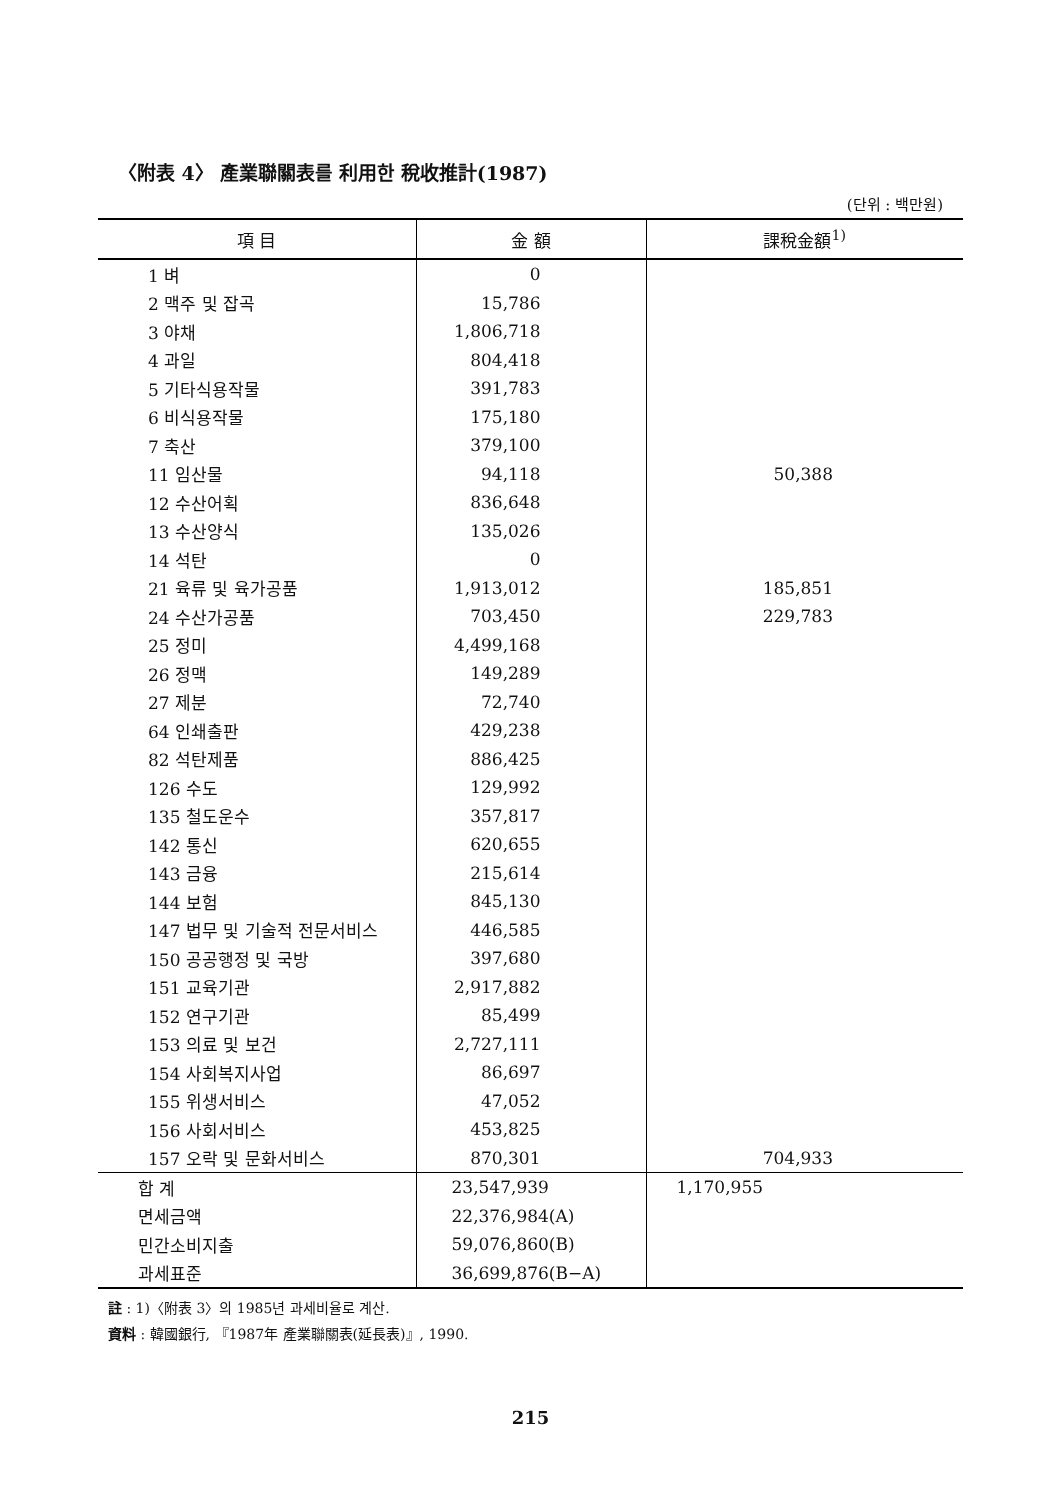〈附表 4〉 產業聯關表를 利用한 稅收推計(1987)
(단위 : 백만원)
| 項 目 | 金 額 | 課稅金額<sup>1)</sup> |
| --- | --- | --- |
| 1 벼 | 0 | |
| 2 맥주 및 잡곡 | 15,786 | |
| 3 야채 | 1,806,718 | |
| 4 과일 | 804,418 | |
| 5 기타식용작물 | 391,783 | |
| 6 비식용작물 | 175,180 | |
| 7 축산 | 379,100 | |
| 11 임산물 | 94,118 | 50,388 |
| 12 수산어획 | 836,648 | |
| 13 수산양식 | 135,026 | |
| 14 석탄 | 0 | |
| 21 육류 및 육가공품 | 1,913,012 | 185,851 |
| 24 수산가공품 | 703,450 | 229,783 |
| 25 정미 | 4,499,168 | |
| 26 정맥 | 149,289 | |
| 27 제분 | 72,740 | |
| 64 인쇄출판 | 429,238 | |
| 82 석탄제품 | 886,425 | |
| 126 수도 | 129,992 | |
| 135 철도운수 | 357,817 | |
| 142 통신 | 620,655 | |
| 143 금융 | 215,614 | |
| 144 보험 | 845,130 | |
| 147 법무 및 기술적 전문서비스 | 446,585 | |
| 150 공공행정 및 국방 | 397,680 | |
| 151 교육기관 | 2,917,882 | |
| 152 연구기관 | 85,499 | |
| 153 의료 및 보건 | 2,727,111 | |
| 154 사회복지사업 | 86,697 | |
| 155 위생서비스 | 47,052 | |
| 156 사회서비스 | 453,825 | |
| 157 오락 및 문화서비스 | 870,301 | 704,933 |
| 합 계 | 23,547,939 | 1,170,955 |
| 면세금액 | 22,376,984(A) | |
| 민간소비지출 | 59,076,860(B) | |
| 과세표준 | 36,699,876(B−A) | |
註 : 1)〈附表 3〉의 1985년 과세비율로 계산.
資料 : 韓國銀行, 『1987年 產業聯關表(延長表)』, 1990.
215